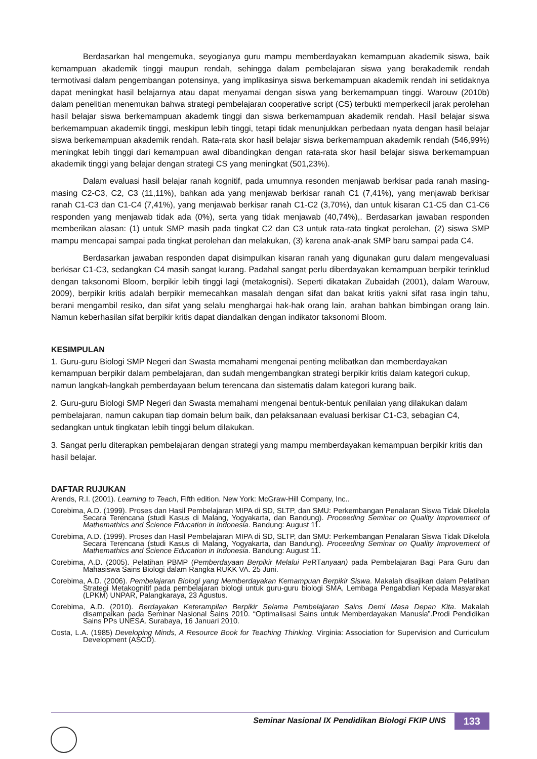Berdasarkan hal mengemuka, seyogianya guru mampu memberdayakan kemampuan akademik siswa, baik kemampuan akademik tinggi maupun rendah, sehingga dalam pembelajaran siswa yang berakademik rendah termotivasi dalam pengembangan potensinya, yang implikasinya siswa berkemampuan akademik rendah ini setidaknya dapat meningkat hasil belajarnya atau dapat menyamai dengan siswa yang berkemampuan tinggi. Warouw (2010b) dalam penelitian menemukan bahwa strategi pembelajaran cooperative script (CS) terbukti memperkecil jarak perolehan hasil belajar siswa berkemampuan akademk tinggi dan siswa berkemampuan akademik rendah. Hasil belajar siswa berkemampuan akademik tinggi, meskipun lebih tinggi, tetapi tidak menunjukkan perbedaan nyata dengan hasil belajar siswa berkemampuan akademik rendah. Rata-rata skor hasil belajar siswa berkemampuan akademik rendah (546,99%) meningkat lebih tinggi dari kemampuan awal dibandingkan dengan rata-rata skor hasil belajar siswa berkemampuan akademik tinggi yang belajar dengan strategi CS yang meningkat (501,23%).
Dalam evaluasi hasil belajar ranah kognitif, pada umumnya resonden menjawab berkisar pada ranah masing-masing C2-C3, C2, C3 (11,11%), bahkan ada yang menjawab berkisar ranah C1 (7,41%), yang menjawab berkisar ranah C1-C3 dan C1-C4 (7,41%), yang menjawab berkisar ranah C1-C2 (3,70%), dan untuk kisaran C1-C5 dan C1-C6 responden yang menjawab tidak ada (0%), serta yang tidak menjawab (40,74%),. Berdasarkan jawaban responden memberikan alasan: (1) untuk SMP masih pada tingkat C2 dan C3 untuk rata-rata tingkat perolehan, (2) siswa SMP mampu mencapai sampai pada tingkat perolehan dan melakukan, (3) karena anak-anak SMP baru sampai pada C4.
Berdasarkan jawaban responden dapat disimpulkan kisaran ranah yang digunakan guru dalam mengevaluasi berkisar C1-C3, sedangkan C4 masih sangat kurang. Padahal sangat perlu diberdayakan kemampuan berpikir terinklud dengan taksonomi Bloom, berpikir lebih tinggi lagi (metakognisi). Seperti dikatakan Zubaidah (2001), dalam Warouw, 2009), berpikir kritis adalah berpikir memecahkan masalah dengan sifat dan bakat kritis yakni sifat rasa ingin tahu, berani mengambil resiko, dan sifat yang selalu menghargai hak-hak orang lain, arahan bahkan bimbingan orang lain. Namun keberhasilan sifat berpikir kritis dapat diandalkan dengan indikator taksonomi Bloom.
KESIMPULAN
1. Guru-guru Biologi SMP Negeri dan Swasta memahami mengenai penting melibatkan dan memberdayakan kemampuan berpikir dalam pembelajaran, dan sudah mengembangkan strategi berpikir kritis dalam kategori cukup, namun langkah-langkah pemberdayaan belum terencana dan sistematis dalam kategori kurang baik.
2. Guru-guru Biologi SMP Negeri dan Swasta memahami mengenai bentuk-bentuk penilaian yang dilakukan dalam pembelajaran, namun cakupan tiap domain belum baik, dan pelaksanaan evaluasi berkisar C1-C3, sebagian C4, sedangkan untuk tingkatan lebih tinggi belum dilakukan.
3. Sangat perlu diterapkan pembelajaran dengan strategi yang mampu memberdayakan kemampuan berpikir kritis dan hasil belajar.
DAFTAR RUJUKAN
Arends, R.I. (2001). Learning to Teach, Fifth edition. New York: McGraw-Hill Company, Inc..
Corebima, A.D. (1999). Proses dan Hasil Pembelajaran MIPA di SD, SLTP, dan SMU: Perkembangan Penalaran Siswa Tidak Dikelola Secara Terencana (studi Kasus di Malang, Yogyakarta, dan Bandung). Proceeding Seminar on Quality Improvement of Mathemathics and Science Education in Indonesia. Bandung: August 11.
Corebima, A.D. (1999). Proses dan Hasil Pembelajaran MIPA di SD, SLTP, dan SMU: Perkembangan Penalaran Siswa Tidak Dikelola Secara Terencana (studi Kasus di Malang, Yogyakarta, dan Bandung). Proceeding Seminar on Quality Improvement of Mathemathics and Science Education in Indonesia. Bandung: August 11.
Corebima, A.D. (2005). Pelatihan PBMP (Pemberdayaan Berpikir Melalui Pe RTanyaan) pada Pembelajaran Bagi Para Guru dan Mahasiswa Sains Biologi dalam Rangka RUKK VA. 25 Juni.
Corebima, A.D. (2006). Pembelajaran Biologi yang Memberdayakan Kemampuan Berpikir Siswa. Makalah disajikan dalam Pelatihan Strategi Metakognitif pada pembelajaran biologi untuk guru-guru biologi SMA, Lembaga Pengabdian Kepada Masyarakat (LPKM) UNPAR, Palangkaraya, 23 Agustus.
Corebima, A.D. (2010). Berdayakan Keterampilan Berpikir Selama Pembelajaran Sains Demi Masa Depan Kita. Makalah disampaikan pada Seminar Nasional Sains 2010. “Optimalisasi Sains untuk Memberdayakan Manusia”.Prodi Pendidikan Sains PPs UNESA. Surabaya, 16 Januari 2010.
Costa, L.A. (1985) Developing Minds, A Resource Book for Teaching Thinking. Virginia: Association for Supervision and Curriculum Development (ASCD).
Seminar Nasional IX Pendidikan Biologi FKIP UNS 133